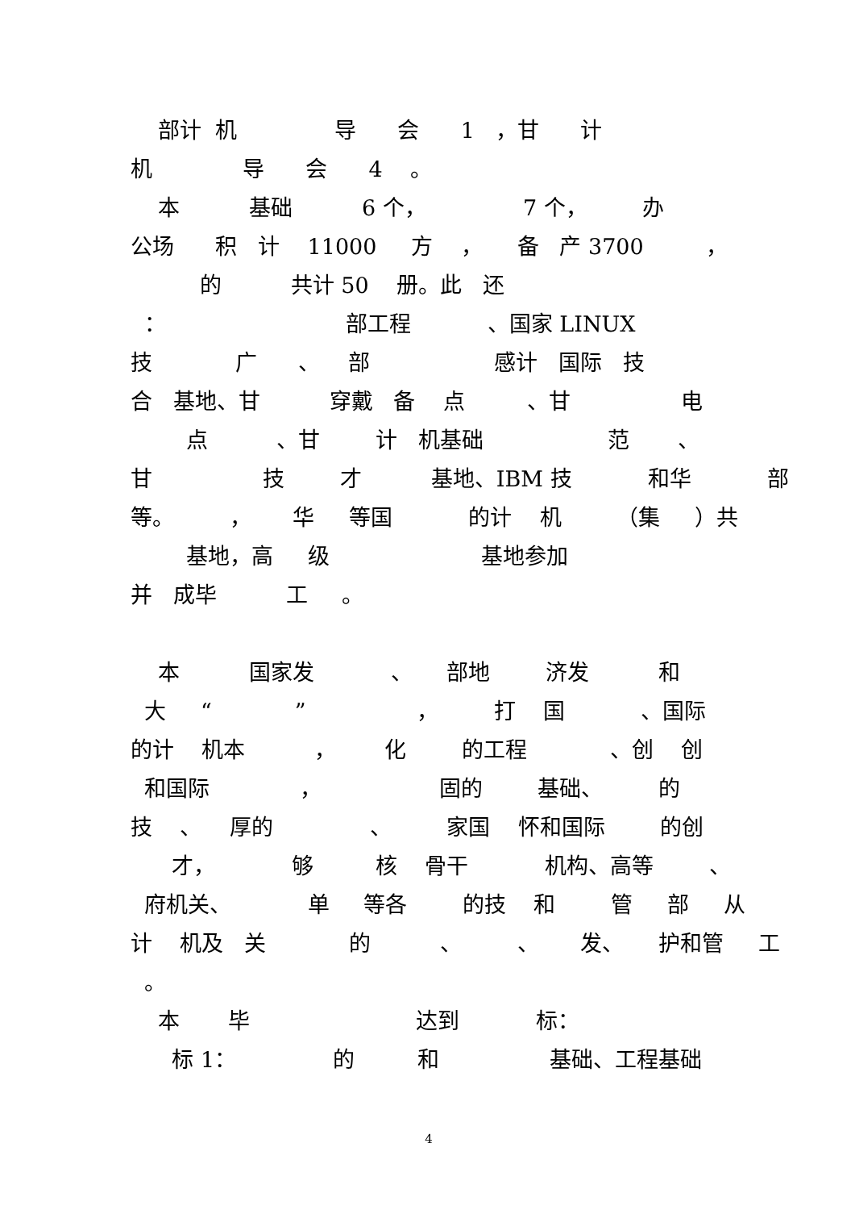部计 机 导 会 1 ，甘 计
机 导 会 4 。
本 基础 6 个， 7 个， 办
公场 积 计 11000 方 ， 备 产 3700 ，
的 共计 50 册。此 还
： 部工程 、国家 LINUX
技 广 、 部 感计 国际 技
合 基地、甘 穿戴 备 点 、甘 电
点 、甘 计 机基础 范 、
甘 技 才 基地、IBM 技 和华 部
等。 ， 华 等国 的计 机 （集 ）共
基地，高 级 基地参加
并 成毕 工 。
本 国家发 、 部地 济发 和
大 “ ” ， 打 国 、国际
的计 机本 ， 化 的工程 、创 创
和国际 ， 固的 基础、 的
技 、 厚的 、 家国 怀和国际 的创
才， 够 核 骨干 机构、高等 、
府机关、 单 等各 的技 和 管 部 从
计 机及 关 的 、 、 发、 护和管 工
。
本 毕 达到 标：
标 1： 的 和 基础、工程基础
4